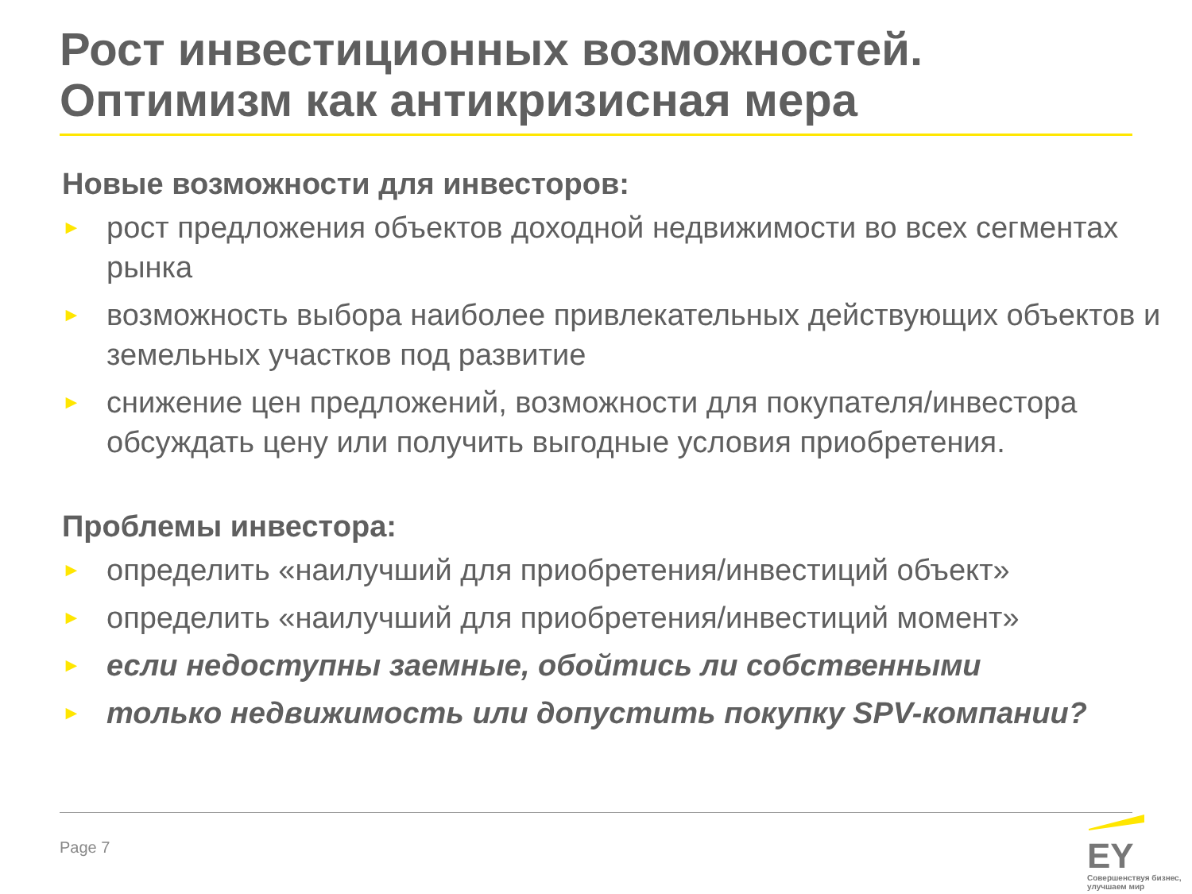Рост инвестиционных возможностей. Оптимизм как антикризисная мера
Новые возможности для инвесторов:
► рост предложения объектов доходной недвижимости во всех сегментах рынка
► возможность выбора наиболее привлекательных действующих объектов и земельных участков под развитие
► снижение цен предложений, возможности для покупателя/инвестора обсуждать цену или получить выгодные условия приобретения.
Проблемы инвестора:
► определить «наилучший для приобретения/инвестиций объект»
► определить «наилучший для приобретения/инвестиций момент»
► если недоступны заемные, обойтись ли собственными
► только недвижимость или допустить покупку SPV-компании?
Page 7
EY
Совершенствуя бизнес,
улучшаем мир